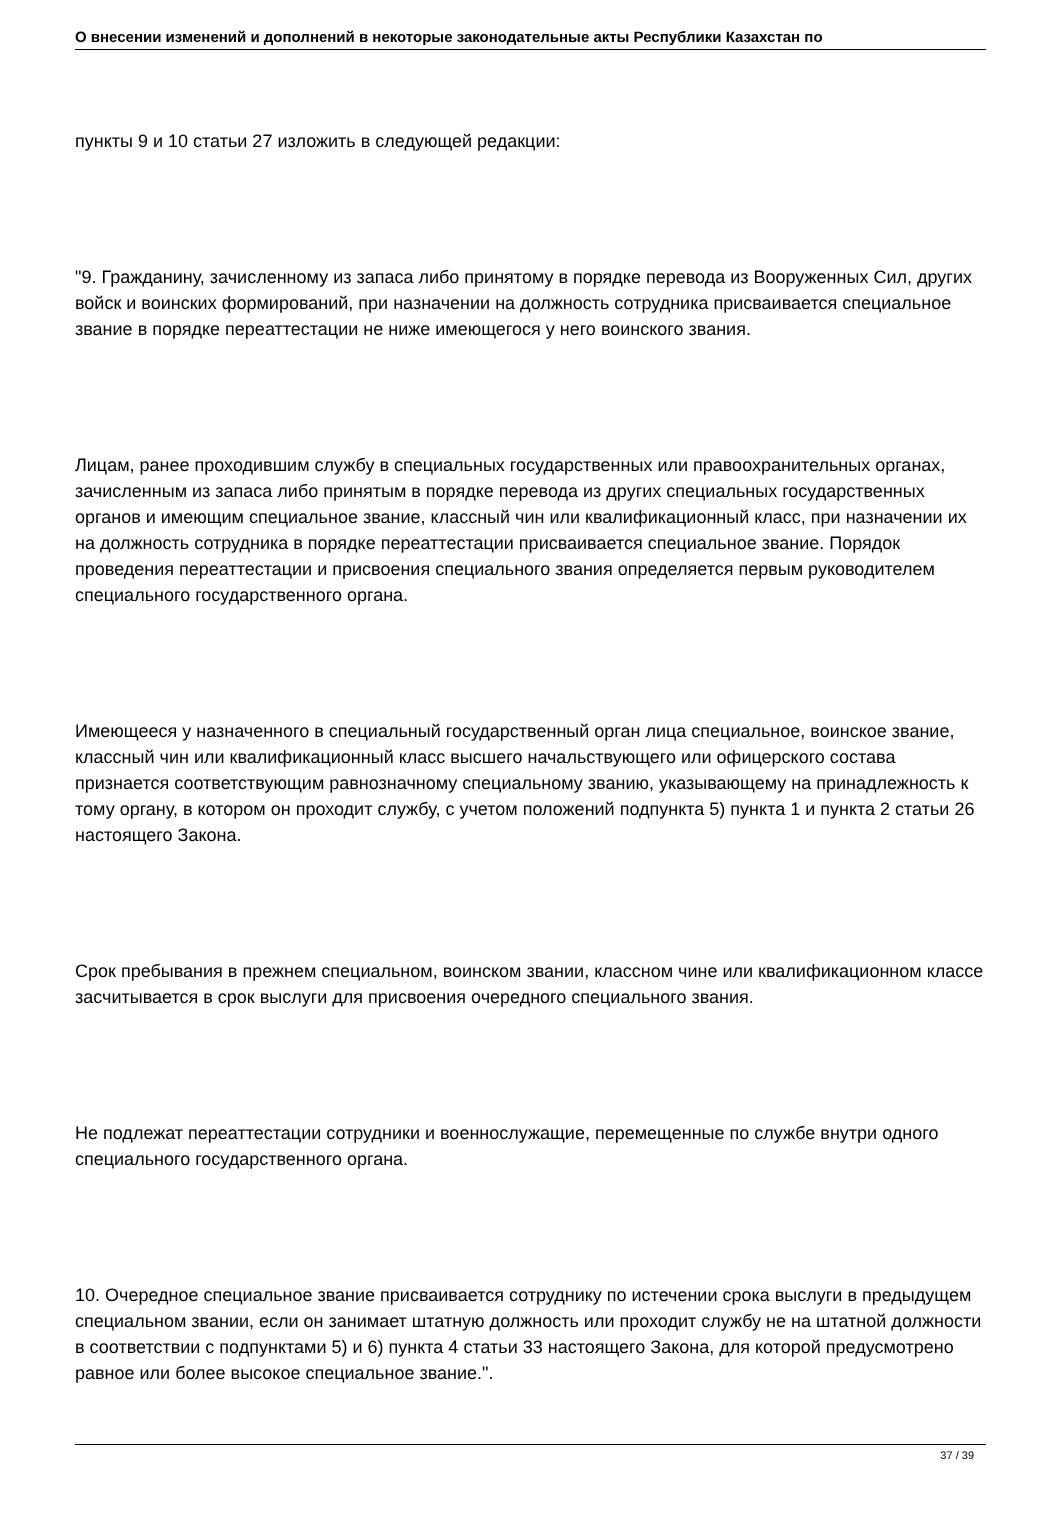О внесении изменений и дополнений в некоторые законодательные акты Республики Казахстан по
пункты 9 и 10 статьи 27 изложить в следующей редакции:
"9. Гражданину, зачисленному из запаса либо принятому в порядке перевода из Вооруженных Сил, других войск и воинских формирований, при назначении на должность сотрудника присваивается специальное звание в порядке переаттестации не ниже имеющегося у него воинского звания.
Лицам, ранее проходившим службу в специальных государственных или правоохранительных органах, зачисленным из запаса либо принятым в порядке перевода из других специальных государственных органов и имеющим специальное звание, классный чин или квалификационный класс, при назначении их на должность сотрудника в порядке переаттестации присваивается специальное звание. Порядок проведения переаттестации и присвоения специального звания определяется первым руководителем специального государственного органа.
Имеющееся у назначенного в специальный государственный орган лица специальное, воинское звание, классный чин или квалификационный класс высшего начальствующего или офицерского состава признается соответствующим равнозначному специальному званию, указывающему на принадлежность к тому органу, в котором он проходит службу, с учетом положений подпункта 5) пункта 1 и пункта 2 статьи 26 настоящего Закона.
Срок пребывания в прежнем специальном, воинском звании, классном чине или квалификационном классе засчитывается в срок выслуги для присвоения очередного специального звания.
Не подлежат переаттестации сотрудники и военнослужащие, перемещенные по службе внутри одного специального государственного органа.
10. Очередное специальное звание присваивается сотруднику по истечении срока выслуги в предыдущем специальном звании, если он занимает штатную должность или проходит службу не на штатной должности в соответствии с подпунктами 5) и 6) пункта 4 статьи 33 настоящего Закона, для которой предусмотрено равное или более высокое специальное звание.".
37 / 39